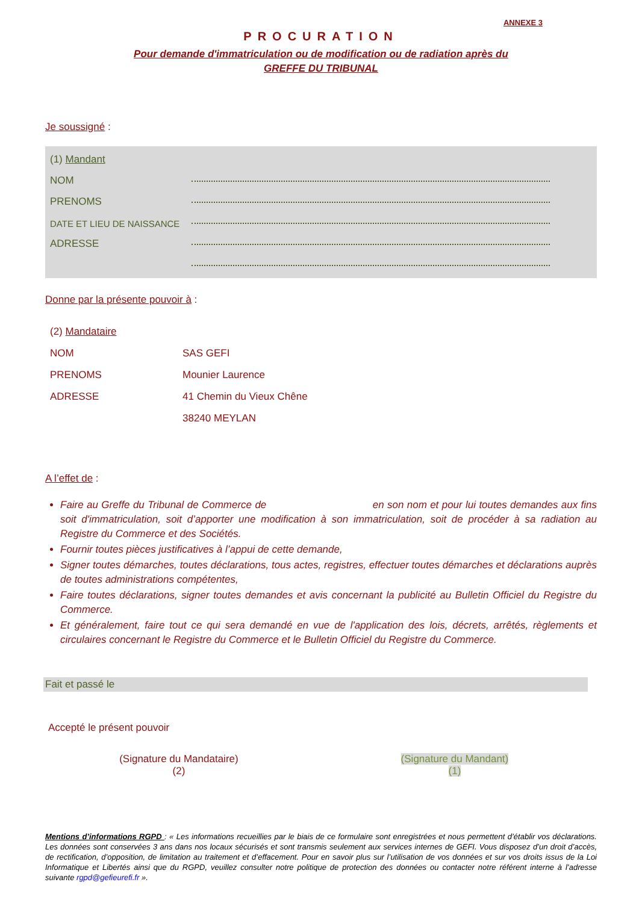ANNEXE 3
PROCURATION
Pour demande d'immatriculation ou de modification ou de radiation après du
GREFFE DU TRIBUNAL
Je soussigné :
(1) Mandant
NOM
PRENOMS
DATE ET LIEU DE NAISSANCE
ADRESSE
Donne par la présente pouvoir à :
(2) Mandataire
NOM SAS GEFI
PRENOMS Mounier Laurence
ADRESSE 41 Chemin du Vieux Chêne
38240 MEYLAN
A l’effet de :
Faire au Greffe du Tribunal de Commerce de en son nom et pour lui toutes demandes aux fins soit d'immatriculation, soit d’apporter une modification à son immatriculation, soit de procéder à sa radiation au Registre du Commerce et des Sociétés.
Fournir toutes pièces justificatives à l’appui de cette demande,
Signer toutes démarches, toutes déclarations, tous actes, registres, effectuer toutes démarches et déclarations auprès de toutes administrations compétentes,
Faire toutes déclarations, signer toutes demandes et avis concernant la publicité au Bulletin Officiel du Registre du Commerce.
Et généralement, faire tout ce qui sera demandé en vue de l'application des lois, décrets, arrêtés, règlements et circulaires concernant le Registre du Commerce et le Bulletin Officiel du Registre du Commerce.
Fait et passé le
Accepté le présent pouvoir
(Signature du Mandataire)
(2)
(Signature du Mandant)
(1)
Mentions d’informations RGPD : « Les informations recueillies par le biais de ce formulaire sont enregistrées et nous permettent d’établir vos déclarations. Les données sont conservées 3 ans dans nos locaux sécurisés et sont transmis seulement aux services internes de GEFI. Vous disposez d’un droit d’accès, de rectification, d’opposition, de limitation au traitement et d’effacement. Pour en savoir plus sur l’utilisation de vos données et sur vos droits issus de la Loi Informatique et Libertés ainsi que du RGPD, veuillez consulter notre politique de protection des données ou contacter notre référent interne à l’adresse suivante rgpd@gefieurefi.fr ».